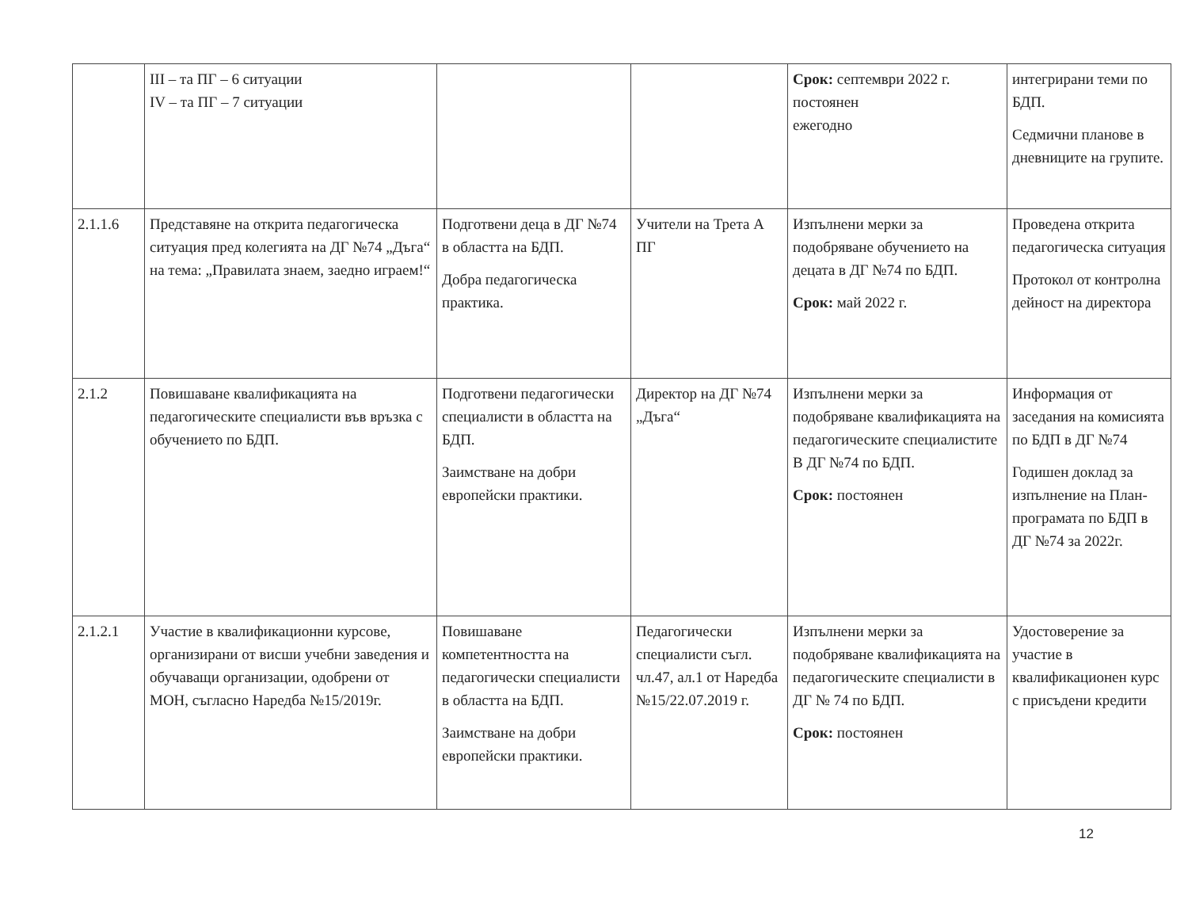| | III – та ПГ – 6 ситуации IV – та ПГ – 7 ситуации | | | Срок: септември 2022 г. постоянен ежегодно | интегрирани теми по БДП. Седмични планове в дневниците на групите. |
| 2.1.1.6 | Представяне на открита педагогическа ситуация пред колегията на ДГ №74 „Дъга“ на тема: „Правилата знаем, заедно играем!“ | Подготвени деца в ДГ №74 в областта на БДП. Добра педагогическа практика. | Учители на Трета А ПГ | Изпълнени мерки за подобряване обучението на децата в ДГ №74 по БДП. Срок: май 2022 г. | Проведена открита педагогическа ситуация Протокол от контролна дейност на директора |
| 2.1.2 | Повишаване квалификацията на педагогическите специалисти във връзка с обучението по БДП. | Подготвени педагогически специалисти в областта на БДП. Заимстване на добри европейски практики. | Директор на ДГ №74 „Дъга“ | Изпълнени мерки за подобряване квалификацията на педагогическите специалистите В ДГ №74 по БДП. Срок: постоянен | Информация от заседания на комисията по БДП в ДГ №74 Годишен доклад за изпълнение на План-програмата по БДП в ДГ №74 за 2022г. |
| 2.1.2.1 | Участие в квалификационни курсове, организирани от висши учебни заведения и обучаващи организации, одобрени от МОН, съгласно Наредба №15/2019г. | Повишаване компетентността на педагогически специалисти в областта на БДП. Заимстване на добри европейски практики. | Педагогически специалисти съгл. чл.47, ал.1 от Наредба №15/22.07.2019 г. | Изпълнени мерки за подобряване квалификацията на педагогическите специалисти в ДГ № 74 по БДП. Срок: постоянен | Удостоверение за участие в квалификационен курс с присъдени кредити |
12